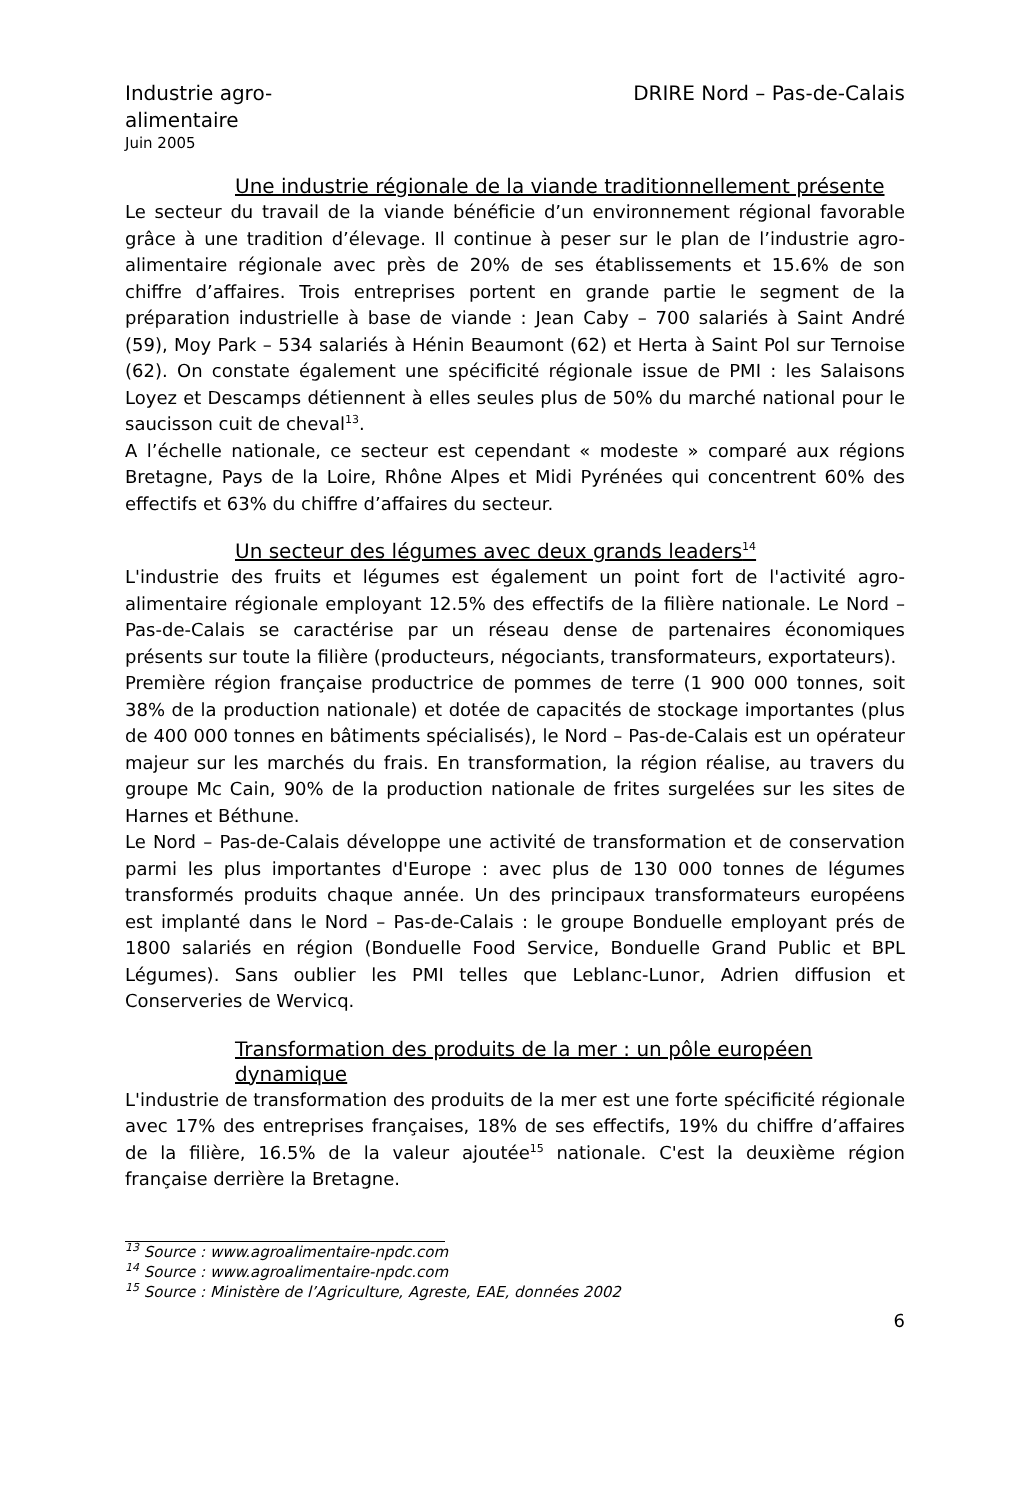Industrie agro-
alimentaire
DRIRE Nord – Pas-de-Calais
Juin 2005
Une industrie régionale de la viande traditionnellement présente
Le secteur du travail de la viande bénéficie d’un environnement régional favorable grâce à une tradition d’élevage. Il continue à peser sur le plan de l’industrie agro-alimentaire régionale avec près de 20% de ses établissements et 15.6% de son chiffre d’affaires. Trois entreprises portent en grande partie le segment de la préparation industrielle à base de viande : Jean Caby – 700 salariés à Saint André (59), Moy Park – 534 salariés à Hénin Beaumont (62) et Herta à Saint Pol sur Ternoise (62). On constate également une spécificité régionale issue de PMI : les Salaisons Loyez et Descamps détiennent à elles seules plus de 50% du marché national pour le saucisson cuit de cheval<sup>13</sup>.
A l’échelle nationale, ce secteur est cependant « modeste » comparé aux régions Bretagne, Pays de la Loire, Rhône Alpes et Midi Pyrénées qui concentrent 60% des effectifs et 63% du chiffre d’affaires du secteur.
Un secteur des légumes avec deux grands leaders<sup>14</sup>
L'industrie des fruits et légumes est également un point fort de l'activité agro-alimentaire régionale employant 12.5% des effectifs de la filière nationale. Le Nord – Pas-de-Calais se caractérise par un réseau dense de partenaires économiques présents sur toute la filière (producteurs, négociants, transformateurs, exportateurs).
Première région française productrice de pommes de terre (1 900 000 tonnes, soit 38% de la production nationale) et dotée de capacités de stockage importantes (plus de 400 000 tonnes en bâtiments spécialisés), le Nord – Pas-de-Calais est un opérateur majeur sur les marchés du frais. En transformation, la région réalise, au travers du groupe Mc Cain, 90% de la production nationale de frites surgelées sur les sites de Harnes et Béthune.
Le Nord – Pas-de-Calais développe une activité de transformation et de conservation parmi les plus importantes d'Europe : avec plus de 130 000 tonnes de légumes transformés produits chaque année. Un des principaux transformateurs européens est implanté dans le Nord – Pas-de-Calais : le groupe Bonduelle employant prés de 1800 salariés en région (Bonduelle Food Service, Bonduelle Grand Public et BPL Légumes). Sans oublier les PMI telles que Leblanc-Lunor, Adrien diffusion et Conserveries de Wervicq.
Transformation des produits de la mer : un pôle européen dynamique
L'industrie de transformation des produits de la mer est une forte spécificité régionale avec 17% des entreprises françaises, 18% de ses effectifs, 19% du chiffre d’affaires de la filière, 16.5% de la valeur ajoutée<sup>15</sup> nationale. C'est la deuxième région française derrière la Bretagne.
<sup>13</sup> Source : www.agroalimentaire-npdc.com
<sup>14</sup> Source : www.agroalimentaire-npdc.com
<sup>15</sup> Source : Ministère de l’Agriculture, Agreste, EAE, données 2002
6